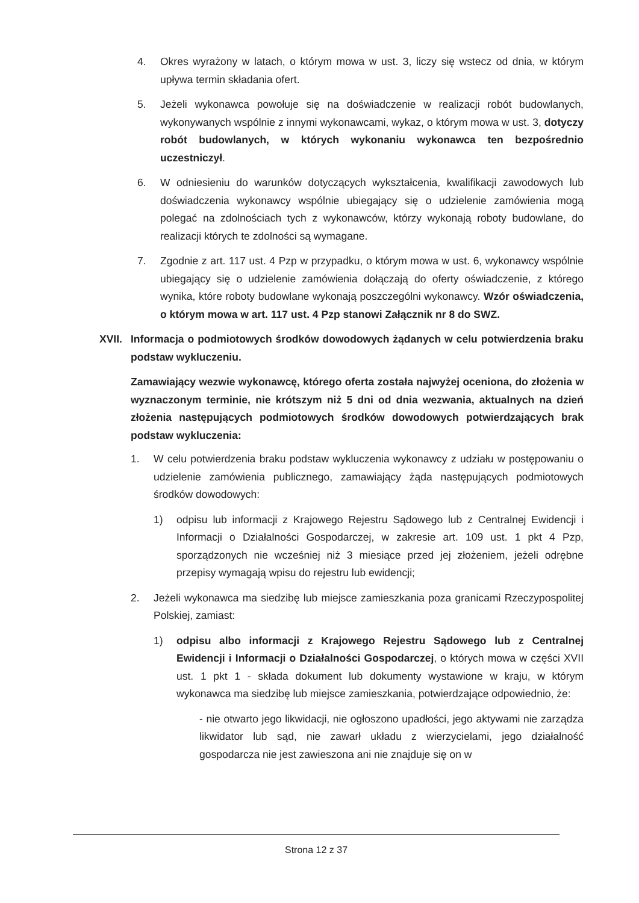4. Okres wyrażony w latach, o którym mowa w ust. 3, liczy się wstecz od dnia, w którym upływa termin składania ofert.
5. Jeżeli wykonawca powołuje się na doświadczenie w realizacji robót budowlanych, wykonywanych wspólnie z innymi wykonawcami, wykaz, o którym mowa w ust. 3, dotyczy robót budowlanych, w których wykonaniu wykonawca ten bezpośrednio uczestniczył.
6. W odniesieniu do warunków dotyczących wykształcenia, kwalifikacji zawodowych lub doświadczenia wykonawcy wspólnie ubiegający się o udzielenie zamówienia mogą polegać na zdolnościach tych z wykonawców, którzy wykonają roboty budowlane, do realizacji których te zdolności są wymagane.
7. Zgodnie z art. 117 ust. 4 Pzp w przypadku, o którym mowa w ust. 6, wykonawcy wspólnie ubiegający się o udzielenie zamówienia dołączają do oferty oświadczenie, z którego wynika, które roboty budowlane wykonają poszczególni wykonawcy. Wzór oświadczenia, o którym mowa w art. 117 ust. 4 Pzp stanowi Załącznik nr 8 do SWZ.
XVII. Informacja o podmiotowych środków dowodowych żądanych w celu potwierdzenia braku podstaw wykluczeniu.
Zamawiający wezwie wykonawcę, którego oferta została najwyżej oceniona, do złożenia w wyznaczonym terminie, nie krótszym niż 5 dni od dnia wezwania, aktualnych na dzień złożenia następujących podmiotowych środków dowodowych potwierdzających brak podstaw wykluczenia:
1. W celu potwierdzenia braku podstaw wykluczenia wykonawcy z udziału w postępowaniu o udzielenie zamówienia publicznego, zamawiający żąda następujących podmiotowych środków dowodowych:
1) odpisu lub informacji z Krajowego Rejestru Sądowego lub z Centralnej Ewidencji i Informacji o Działalności Gospodarczej, w zakresie art. 109 ust. 1 pkt 4 Pzp, sporządzonych nie wcześniej niż 3 miesiące przed jej złożeniem, jeżeli odrębne przepisy wymagają wpisu do rejestru lub ewidencji;
2. Jeżeli wykonawca ma siedzibę lub miejsce zamieszkania poza granicami Rzeczypospolitej Polskiej, zamiast:
1) odpisu albo informacji z Krajowego Rejestru Sądowego lub z Centralnej Ewidencji i Informacji o Działalności Gospodarczej, o których mowa w części XVII ust. 1 pkt 1 - składa dokument lub dokumenty wystawione w kraju, w którym wykonawca ma siedzibę lub miejsce zamieszkania, potwierdzające odpowiednio, że:
- nie otwarto jego likwidacji, nie ogłoszono upadłości, jego aktywami nie zarządza likwidator lub sąd, nie zawarł układu z wierzycielami, jego działalność gospodarcza nie jest zawieszona ani nie znajduje się on w
Strona 12 z 37